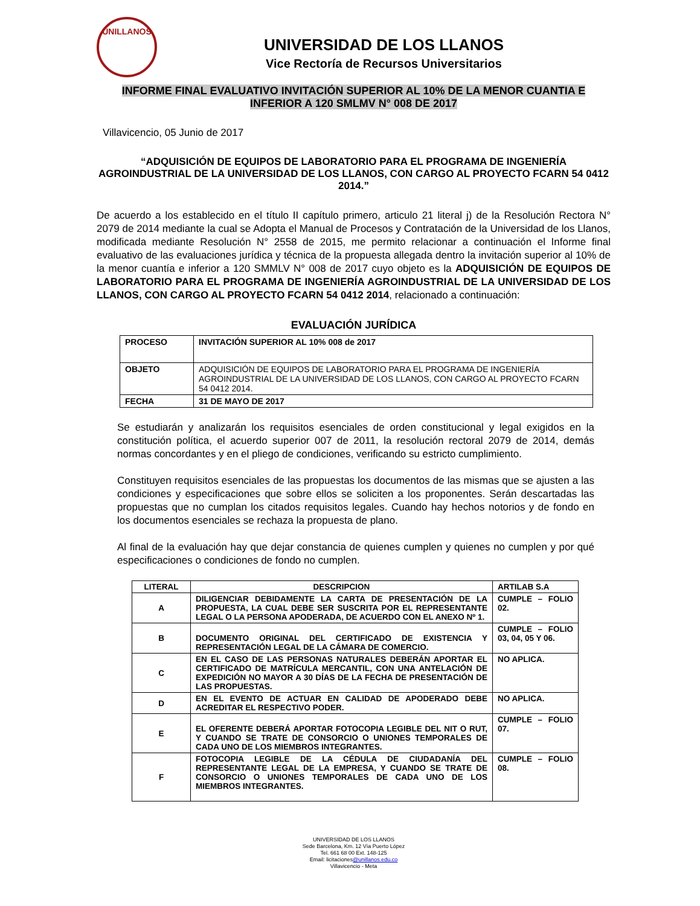UNILLANOS
UNIVERSIDAD DE LOS LLANOS
Vice Rectoría de Recursos Universitarios
INFORME FINAL EVALUATIVO INVITACIÓN SUPERIOR AL 10% DE LA MENOR CUANTIA E
INFERIOR A 120 SMLMV N° 008 DE 2017
Villavicencio, 05 Junio de 2017
“ADQUISICIÓN DE EQUIPOS DE LABORATORIO PARA EL PROGRAMA DE INGENIERÍA AGROINDUSTRIAL DE LA UNIVERSIDAD DE LOS LLANOS, CON CARGO AL PROYECTO FCARN 54 0412 2014.”
De acuerdo a los establecido en el título II capítulo primero, articulo 21 literal j) de la Resolución Rectora N° 2079 de 2014 mediante la cual se Adopta el Manual de Procesos y Contratación de la Universidad de los Llanos, modificada mediante Resolución N° 2558 de 2015, me permito relacionar a continuación el Informe final evaluativo de las evaluaciones jurídica y técnica de la propuesta allegada dentro la invitación superior al 10% de la menor cuantía e inferior a 120 SMMLV N° 008 de 2017 cuyo objeto es la ADQUISICIÓN DE EQUIPOS DE LABORATORIO PARA EL PROGRAMA DE INGENIERÍA AGROINDUSTRIAL DE LA UNIVERSIDAD DE LOS LLANOS, CON CARGO AL PROYECTO FCARN 54 0412 2014, relacionado a continuación:
EVALUACIÓN JURÍDICA
| PROCESO | INVITACIÓN SUPERIOR AL 10% 008 de 2017 |
| OBJETO | ADQUISICIÓN DE EQUIPOS DE LABORATORIO PARA EL PROGRAMA DE INGENIERÍA AGROINDUSTRIAL DE LA UNIVERSIDAD DE LOS LLANOS, CON CARGO AL PROYECTO FCARN 54 0412 2014. |
| FECHA | 31 DE MAYO DE 2017 |
Se estudiarán y analizarán los requisitos esenciales de orden constitucional y legal exigidos en la constitución política, el acuerdo superior 007 de 2011, la resolución rectoral 2079 de 2014, demás normas concordantes y en el pliego de condiciones, verificando su estricto cumplimiento.
Constituyen requisitos esenciales de las propuestas los documentos de las mismas que se ajusten a las condiciones y especificaciones que sobre ellos se soliciten a los proponentes. Serán descartadas las propuestas que no cumplan los citados requisitos legales. Cuando hay hechos notorios y de fondo en los documentos esenciales se rechaza la propuesta de plano.
Al final de la evaluación hay que dejar constancia de quienes cumplen y quienes no cumplen y por qué especificaciones o condiciones de fondo no cumplen.
| LITERAL | DESCRIPCION | ARTILAB S.A |
| A | DILIGENCIAR DEBIDAMENTE LA CARTA DE PRESENTACIÓN DE LA PROPUESTA, LA CUAL DEBE SER SUSCRITA POR EL REPRESENTANTE LEGAL O LA PERSONA APODERADA, DE ACUERDO CON EL ANEXO Nº 1. | CUMPLE – FOLIO 02. |
| B | DOCUMENTO ORIGINAL DEL CERTIFICADO DE EXISTENCIA Y REPRESENTACIÓN LEGAL DE LA CÁMARA DE COMERCIO. | CUMPLE – FOLIO 03, 04, 05 Y 06. |
| C | EN EL CASO DE LAS PERSONAS NATURALES DEBERÁN APORTAR EL CERTIFICADO DE MATRÍCULA MERCANTIL, CON UNA ANTELACIÓN DE EXPEDICIÓN NO MAYOR A 30 DÍAS DE LA FECHA DE PRESENTACIÓN DE LAS PROPUESTAS. | NO APLICA. |
| D | EN EL EVENTO DE ACTUAR EN CALIDAD DE APODERADO DEBE ACREDITAR EL RESPECTIVO PODER. | NO APLICA. |
| E | EL OFERENTE DEBERÁ APORTAR FOTOCOPIA LEGIBLE DEL NIT O RUT, Y CUANDO SE TRATE DE CONSORCIO O UNIONES TEMPORALES DE CADA UNO DE LOS MIEMBROS INTEGRANTES. | CUMPLE – FOLIO 07. |
| F | FOTOCOPIA LEGIBLE DE LA CÉDULA DE CIUDADANÍA DEL REPRESENTANTE LEGAL DE LA EMPRESA, Y CUANDO SE TRATE DE CONSORCIO O UNIONES TEMPORALES DE CADA UNO DE LOS MIEMBROS INTEGRANTES. | CUMPLE – FOLIO 08. |
UNIVERSIDAD DE LOS LLANOS
Sede Barcelona, Km. 12 Vía Puerto López
Tel. 661 68 00 Ext. 148-125
Email: licitaciones@unillanos.edu.co
Villavicencio - Meta